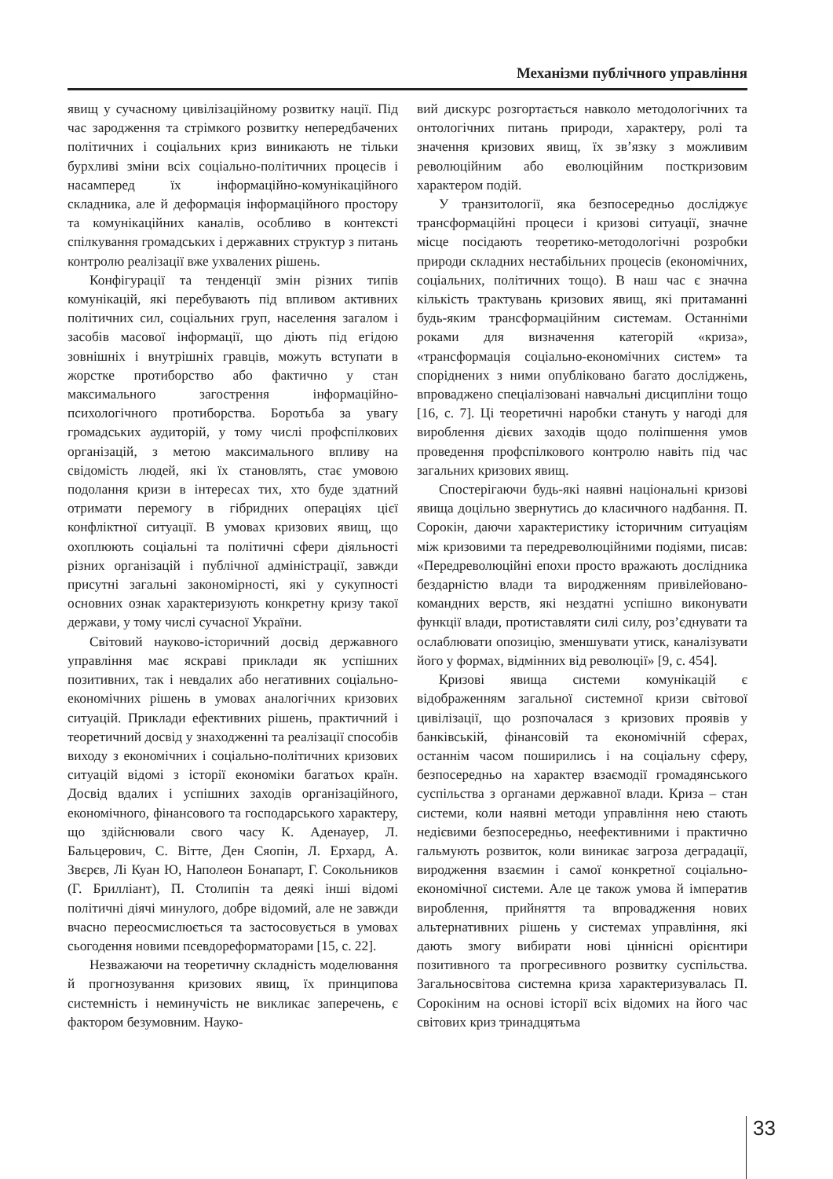Механізми публічного управління
явищ у сучасному цивілізаційному розвитку нації. Під час зародження та стрімкого розвитку непередбачених політичних і соціальних криз виникають не тільки бурхливі зміни всіх соціально-політичних процесів і насамперед їх інформаційно-комунікаційного складника, але й деформація інформаційного простору та комунікаційних каналів, особливо в контексті спілкування громадських і державних структур з питань контролю реалізації вже ухвалених рішень.
Конфігурації та тенденції змін різних типів комунікацій, які перебувають під впливом активних політичних сил, соціальних груп, населення загалом і засобів масової інформації, що діють під егідою зовнішніх і внутрішніх гравців, можуть вступати в жорстке протиборство або фактично у стан максимального загострення інформаційно-психологічного протиборства. Боротьба за увагу громадських аудиторій, у тому числі профспілкових організацій, з метою максимального впливу на свідомість людей, які їх становлять, стає умовою подолання кризи в інтересах тих, хто буде здатний отримати перемогу в гібридних операціях цієї конфліктної ситуації. В умовах кризових явищ, що охоплюють соціальні та політичні сфери діяльності різних організацій і публічної адміністрації, завжди присутні загальні закономірності, які у сукупності основних ознак характеризують конкретну кризу такої держави, у тому числі сучасної України.
Світовий науково-історичний досвід державного управління має яскраві приклади як успішних позитивних, так і невдалих або негативних соціально-економічних рішень в умовах аналогічних кризових ситуацій. Приклади ефективних рішень, практичний і теоретичний досвід у знаходженні та реалізації способів виходу з економічних і соціально-політичних кризових ситуацій відомі з історії економіки багатьох країн. Досвід вдалих і успішних заходів організаційного, економічного, фінансового та господарського характеру, що здійснювали свого часу К. Аденауер, Л. Бальцерович, С. Вітте, Ден Сяопін, Л. Ерхард, А. Звєрєв, Лі Куан Ю, Наполеон Бонапарт, Г. Сокольников (Г. Брилліант), П. Столипін та деякі інші відомі політичні діячі минулого, добре відомий, але не завжди вчасно переосмислюється та застосовується в умовах сьогодення новими псевдореформаторами [15, с. 22].
Незважаючи на теоретичну складність моделювання й прогнозування кризових явищ, їх принципова системність і неминучість не викликає заперечень, є фактором безумовним. Науко-
вий дискурс розгортається навколо методологічних та онтологічних питань природи, характеру, ролі та значення кризових явищ, їх зв’язку з можливим революційним або еволюційним посткризовим характером подій.
У транзитології, яка безпосередньо досліджує трансформаційні процеси і кризові ситуації, значне місце посідають теоретико-методологічні розробки природи складних нестабільних процесів (економічних, соціальних, політичних тощо). В наш час є значна кількість трактувань кризових явищ, які притаманні будь-яким трансформаційним системам. Останніми роками для визначення категорій «криза», «трансформація соціально-економічних систем» та споріднених з ними опубліковано багато досліджень, впроваджено спеціалізовані навчальні дисципліни тощо [16, с. 7]. Ці теоретичні наробки стануть у нагоді для вироблення дієвих заходів щодо поліпшення умов проведення профспілкового контролю навіть під час загальних кризових явищ.
Спостерігаючи будь-які наявні національні кризові явища доцільно звернутись до класичного надбання. П. Сорокін, даючи характеристику історичним ситуаціям між кризовими та передреволюційними подіями, писав: «Передреволюційні епохи просто вражають дослідника бездарністю влади та виродженням привілейовано-командних верств, які нездатні успішно виконувати функції влади, протиставляти силі силу, роз’єднувати та ослаблювати опозицію, зменшувати утиск, каналізувати його у формах, відмінних від революції» [9, с. 454].
Кризові явища системи комунікацій є відображенням загальної системної кризи світової цивілізації, що розпочалася з кризових проявів у банківській, фінансовій та економічній сферах, останнім часом поширились і на соціальну сферу, безпосередньо на характер взаємодії громадянського суспільства з органами державної влади. Криза – стан системи, коли наявні методи управління нею стають недієвими безпосередньо, неефективними і практично гальмують розвиток, коли виникає загроза деградації, виродження взаємин і самої конкретної соціально-економічної системи. Але це також умова й імператив вироблення, прийняття та впровадження нових альтернативних рішень у системах управління, які дають змогу вибирати нові ціннісні орієнтири позитивного та прогресивного розвитку суспільства. Загальносвітова системна криза характеризувалась П. Сорокіним на основі історії всіх відомих на його час світових криз тринадцятьма
33